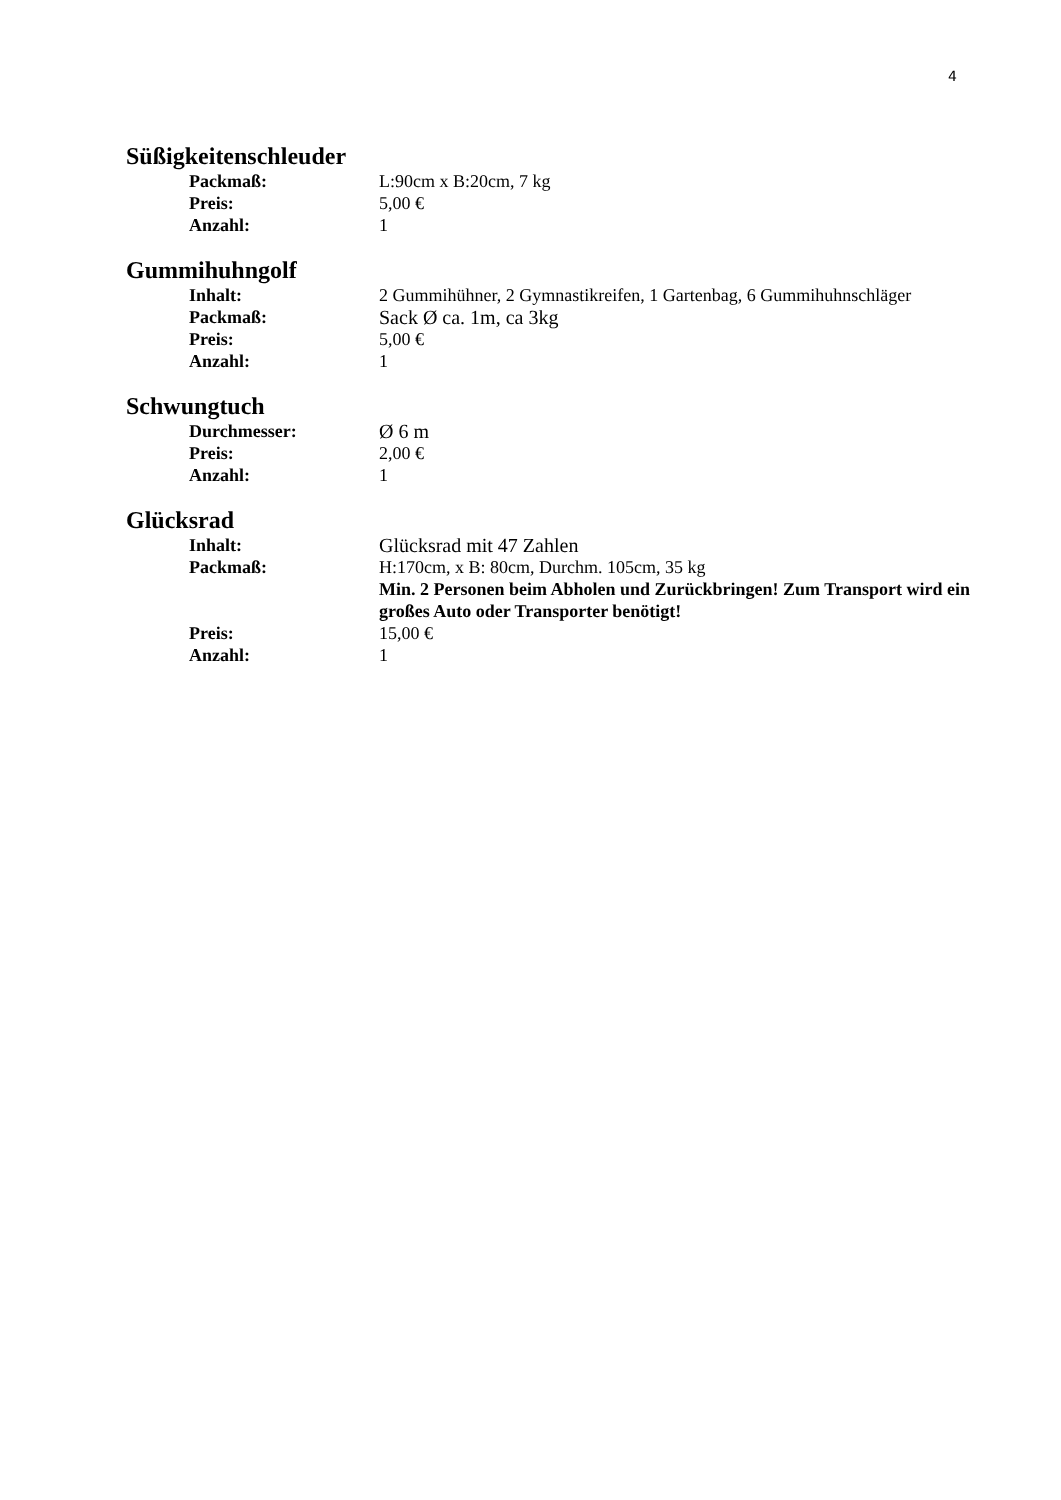4
Süßigkeitenschleuder
Packmaß: L:90cm x B:20cm, 7 kg
Preis: 5,00 €
Anzahl: 1
Gummihuhngolf
Inhalt: 2 Gummihühner, 2 Gymnastikreifen, 1 Gartenbag, 6 Gummihuhnschläger
Packmaß: Sack Ø ca. 1m, ca 3kg
Preis: 5,00 €
Anzahl: 1
Schwungtuch
Durchmesser: Ø 6 m
Preis: 2,00 €
Anzahl: 1
Glücksrad
Inhalt: Glücksrad mit 47 Zahlen
Packmaß: H:170cm, x B: 80cm, Durchm. 105cm, 35 kg
Min. 2 Personen beim Abholen und Zurückbringen! Zum Transport wird ein großes Auto oder Transporter benötigt!
Preis: 15,00 €
Anzahl: 1